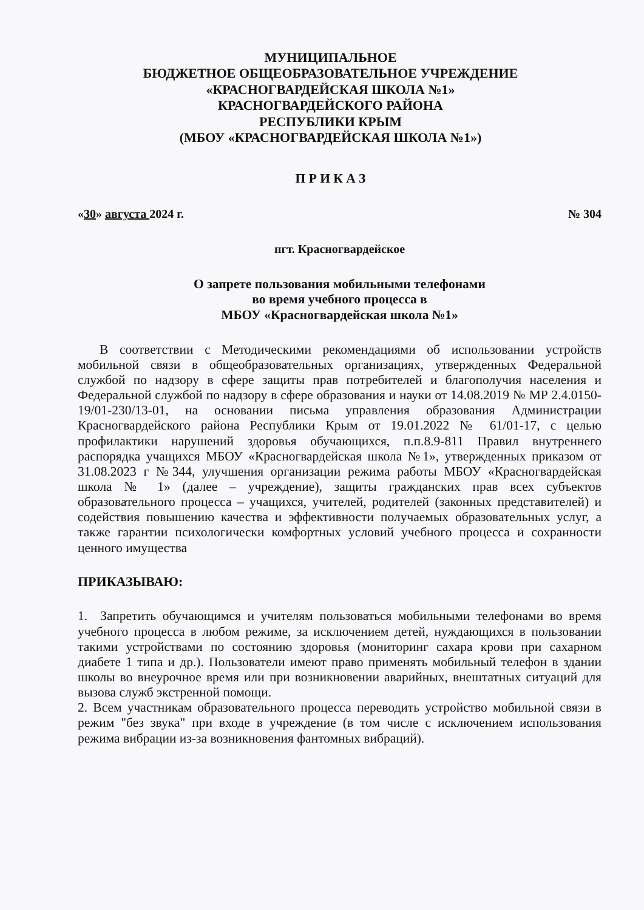МУНИЦИПАЛЬНОЕ
БЮДЖЕТНОЕ ОБЩЕОБРАЗОВАТЕЛЬНОЕ УЧРЕЖДЕНИЕ
«КРАСНОГВАРДЕЙСКАЯ ШКОЛА №1»
КРАСНОГВАРДЕЙСКОГО РАЙОНА
РЕСПУБЛИКИ КРЫМ
(МБОУ «КРАСНОГВАРДЕЙСКАЯ ШКОЛА №1»)
П Р И К А З
«30» августа 2024 г. № 304
пгт. Красногвардейское
О запрете пользования мобильными телефонами
во время учебного процесса в
МБОУ «Красногвардейская школа №1»
В соответствии с Методическими рекомендациями об использовании устройств мобильной связи в общеобразовательных организациях, утвержденных Федеральной службой по надзору в сфере защиты прав потребителей и благополучия населения и Федеральной службой по надзору в сфере образования и науки от 14.08.2019 № МР 2.4.0150-19/01-230/13-01, на основании письма управления образования Администрации Красногвардейского района Республики Крым от 19.01.2022 № 61/01-17, с целью профилактики нарушений здоровья обучающихся, п.п.8.9-811 Правил внутреннего распорядка учащихся МБОУ «Красногвардейская школа №1», утвержденных приказом от 31.08.2023 г №344, улучшения организации режима работы МБОУ «Красногвардейская школа № 1» (далее – учреждение), защиты гражданских прав всех субъектов образовательного процесса – учащихся, учителей, родителей (законных представителей) и содействия повышению качества и эффективности получаемых образовательных услуг, а также гарантии психологически комфортных условий учебного процесса и сохранности ценного имущества
ПРИКАЗЫВАЮ:
1. Запретить обучающимся и учителям пользоваться мобильными телефонами во время учебного процесса в любом режиме, за исключением детей, нуждающихся в пользовании такими устройствами по состоянию здоровья (мониторинг сахара крови при сахарном диабете 1 типа и др.). Пользователи имеют право применять мобильный телефон в здании школы во внеурочное время или при возникновении аварийных, внештатных ситуаций для вызова служб экстренной помощи.
2. Всем участникам образовательного процесса переводить устройство мобильной связи в режим "без звука" при входе в учреждение (в том числе с исключением использования режима вибрации из-за возникновения фантомных вибраций).